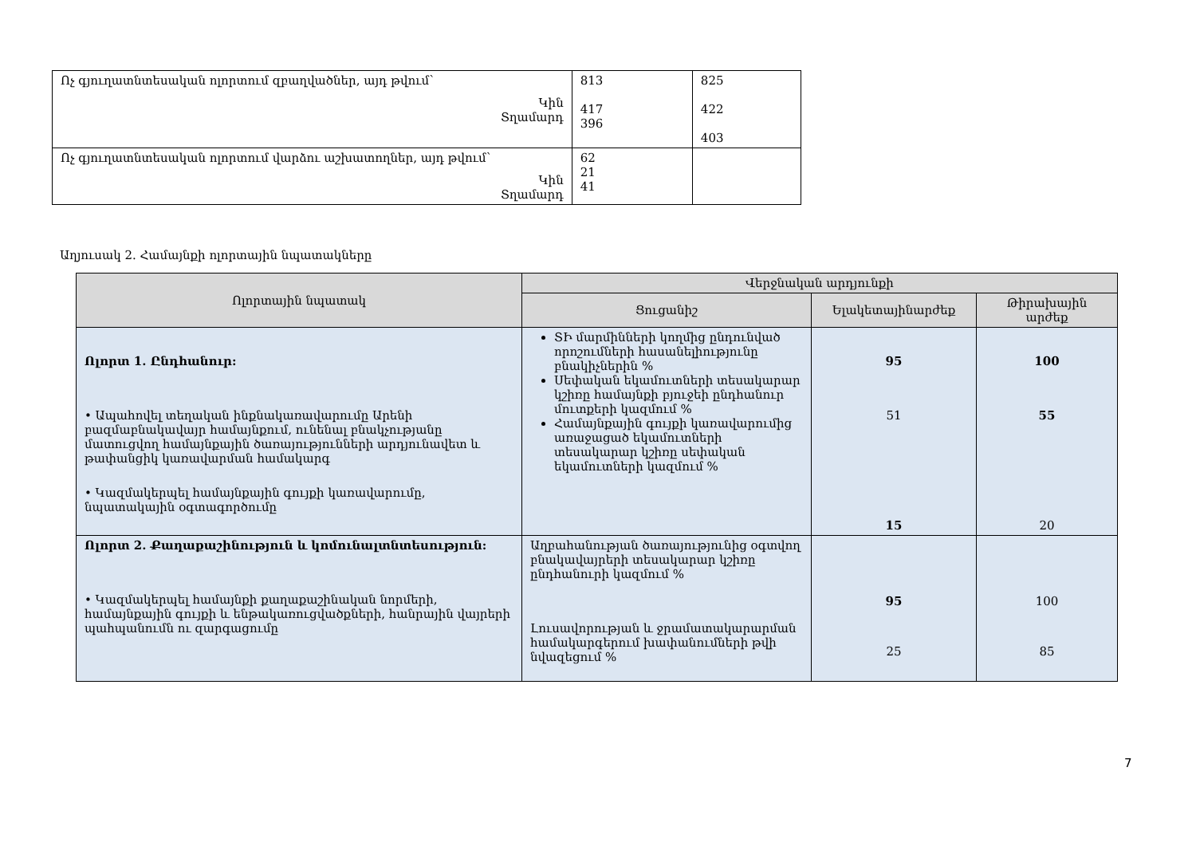| Ոչ գյուղատնտեսական ոլորտում զբաղվածներ, այդ թվում՝ Կին Տղամարդ | 813 417 396 | 825 422 403 |
| Ոչ գյուղատնտեսական ոլորտում վարձու աշխատողներ, այդ թվում՝ Կին Տղամարդ | 62 21 41 | |
Աղյուսակ 2. Համայնքի ոլորտային նպատակները
| Ոլորտային նպատակ | Վերջնական արդյունքի | | |
| --- | --- | --- | --- |
| | Ցուցանիշ | Ելակետայինարժեք | Թիրախային արժեք |
| Ոլորտ 1. Ընդհանուր: • Ապահովել տեղական ինքնակառավարումը Արենի բազմաբնակավայր համայնքում, ունենալ բնակչությանը մատուցվող համայնքային ծառայությունների արդյունավետ և թափանցիկ կառավարման համակարգ • Կազմակերպել համայնքային գույքի կառավարումը, նպատակային օգտագործումը | ՏԻ մարմինների կողմից ընդունված որոշումների հասանելիությունը բնակիչներին % Սեփական եկամուտների տեսակարար կշիռը համայնքի բյուջեի ընդհանուր մուտքերի կազմում % Համայնքային գույքի կառավարումից առաջացած եկամուտների տեսակարար կշիռը սեփական եկամուտների կազմում % | 95 51 15 | 100 55 20 |
| Ոլորտ 2. Քաղաքաշինություն և կոմունալտնտեսություն: • Կազմակերպել համայնքի քաղաքաշինական նորմերի, համայնքային գույքի և ենթակառուցվածքների, հանրային վայրերի պահպանումն ու զարգացումը | Աղբահանության ծառայությունից օգտվող բնակավայրերի տեսակարար կշիռը ընդհանուրի կազմում % Լուսավորության և ջրամատակարարման համակարգերում խափանումների թվի նվազեցում % | 95 25 | 100 85 |
7